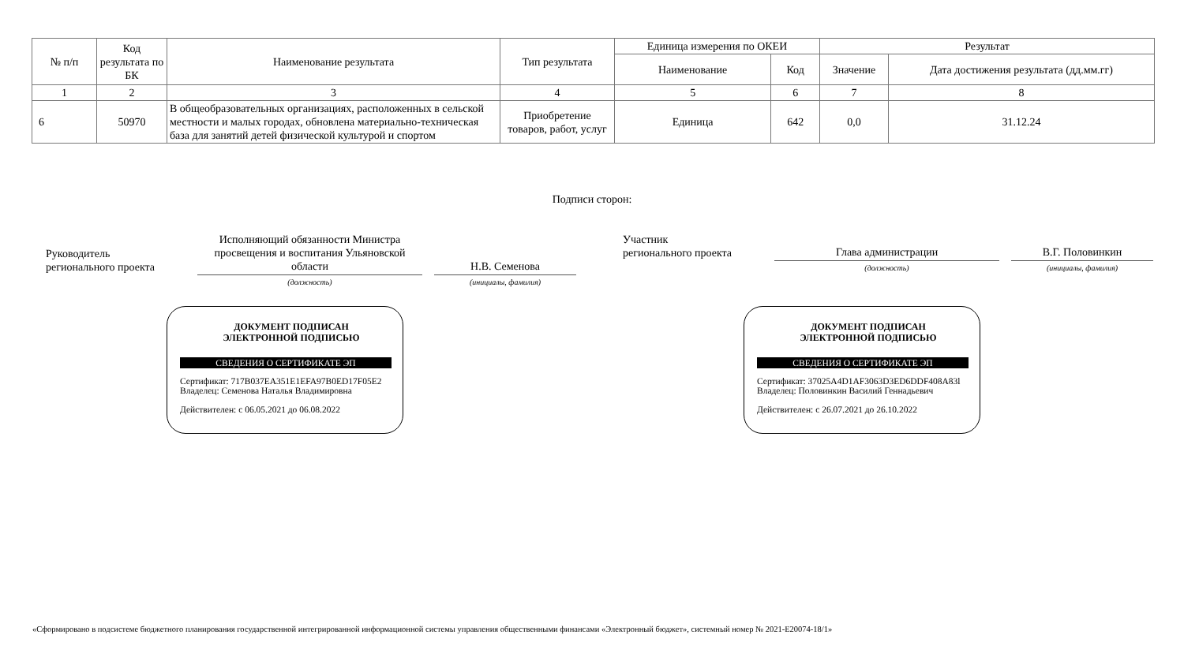| № п/п | Код результата по БК | Наименование результата | Тип результата | Единица измерения по ОКЕИ | | Результат | |
| --- | --- | --- | --- | --- | --- | --- | --- |
| | | | | Наименование | Код | Значение | Дата достижения результата (дд.мм.гг) |
| 1 | 2 | 3 | 4 | 5 | 6 | 7 | 8 |
| 6 | 50970 | В общеобразовательных организациях, расположенных в сельской местности и малых городах, обновлена материально-техническая база для занятий детей физической культурой и спортом | Приобретение товаров, работ, услуг | Единица | 642 | 0,0 | 31.12.24 |
Подписи сторон:
Руководитель
регионального проекта
Исполняющий обязанности Министра просвещения и воспитания Ульяновской области
(должность)
Н.В. Семенова
(инициалы, фамилия)
Участник
регионального проекта
Глава администрации
(должность)
В.Г. Половинкин
(инициалы, фамилия)
ДОКУМЕНТ ПОДПИСАН
ЭЛЕКТРОННОЙ ПОДПИСЬЮ
СВЕДЕНИЯ О СЕРТИФИКАТЕ ЭП
Сертификат: 717B037EA351E1EFA97B0ED17F05E2
Владелец: Семенова Наталья Владимировна
Действителен: с 06.05.2021 до 06.08.2022
ДОКУМЕНТ ПОДПИСАН
ЭЛЕКТРОННОЙ ПОДПИСЬЮ
СВЕДЕНИЯ О СЕРТИФИКАТЕ ЭП
Сертификат: 37025A4D1AF3063D3ED6DDF408A83l
Владелец: Половинкин Василий Геннадьевич
Действителен: с 26.07.2021 до 26.10.2022
«Сформировано в подсистеме бюджетного планирования государственной интегрированной информационной системы управления общественными финансами «Электронный бюджет», системный номер № 2021-E20074-18/1»